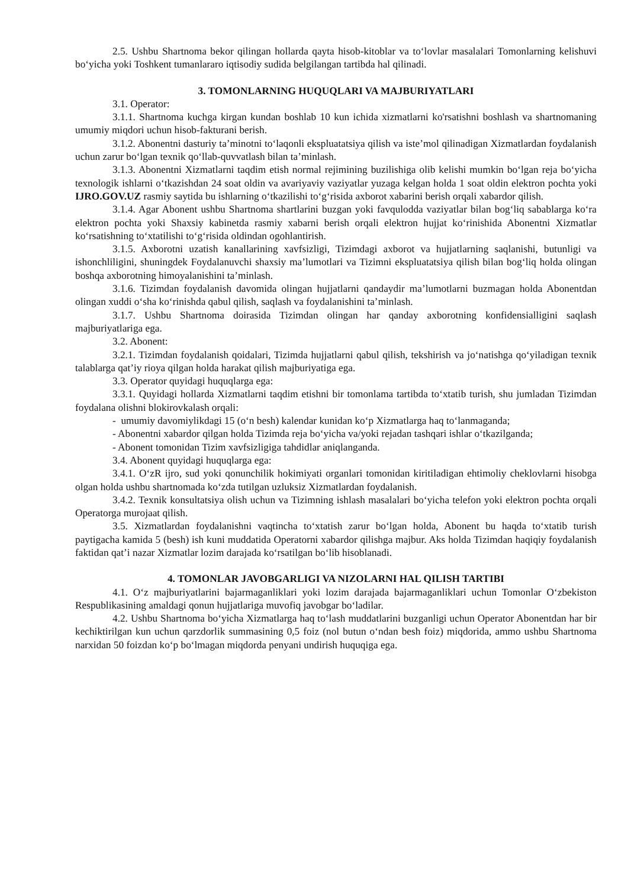2.5. Ushbu Shartnoma bekor qilingan hollarda qayta hisob-kitoblar va to‘lovlar masalalari Tomonlarning kelishuvi bo‘yicha yoki Toshkent tumanlararo iqtisodiy sudida belgilangan tartibda hal qilinadi.
3. TOMONLARNING HUQUQLARI VA MAJBURIYATLARI
3.1. Operator:
3.1.1. Shartnoma kuchga kirgan kundan boshlab 10 kun ichida xizmatlarni ko'rsatishni boshlash va shartnomaning umumiy miqdori uchun hisob-fakturani berish.
3.1.2. Abonentni dasturiy ta’minotni to‘laqonli ekspluatatsiya qilish va iste’mol qilinadigan Xizmatlardan foydalanish uchun zarur bo‘lgan texnik qo‘llab-quvvatlash bilan ta’minlash.
3.1.3. Abonentni Xizmatlarni taqdim etish normal rejimining buzilishiga olib kelishi mumkin bo‘lgan reja bo‘yicha texnologik ishlarni o‘tkazishdan 24 soat oldin va avariyaviy vaziyatlar yuzaga kelgan holda 1 soat oldin elektron pochta yoki IJRO.GOV.UZ rasmiy saytida bu ishlarning o‘tkazilishi to‘g‘risida axborot xabarini berish orqali xabardor qilish.
3.1.4. Agar Abonent ushbu Shartnoma shartlarini buzgan yoki favqulodda vaziyatlar bilan bog‘liq sabablarga ko‘ra elektron pochta yoki Shaxsiy kabinetda rasmiy xabarni berish orqali elektron hujjat ko‘rinishida Abonentni Xizmatlar ko‘rsatishning to‘xtatilishi to‘g‘risida oldindan ogohlantirish.
3.1.5. Axborotni uzatish kanallarining xavfsizligi, Tizimdagi axborot va hujjatlarning saqlanishi, butunligi va ishonchliligini, shuningdek Foydalanuvchi shaxsiy ma’lumotlari va Tizimni ekspluatatsiya qilish bilan bog‘liq holda olingan boshqa axborotning himoyalanishini ta’minlash.
3.1.6. Tizimdan foydalanish davomida olingan hujjatlarni qandaydir ma’lumotlarni buzmagan holda Abonentdan olingan xuddi o‘sha ko‘rinishda qabul qilish, saqlash va foydalanishini ta’minlash.
3.1.7. Ushbu Shartnoma doirasida Tizimdan olingan har qanday axborotning konfidensialligini saqlash majburiyatlariga ega.
3.2. Abonent:
3.2.1. Tizimdan foydalanish qoidalari, Tizimda hujjatlarni qabul qilish, tekshirish va jo‘natishga qo‘yiladigan texnik talablarga qat’iy rioya qilgan holda harakat qilish majburiyatiga ega.
3.3. Operator quyidagi huquqlarga ega:
3.3.1. Quyidagi hollarda Xizmatlarni taqdim etishni bir tomonlama tartibda to‘xtatib turish, shu jumladan Tizimdan foydalana olishni blokirovkalash orqali:
- umumiy davomiylikdagi 15 (o‘n besh) kalendar kunidan ko‘p Xizmatlarga haq to‘lanmaganda;
- Abonentni xabardor qilgan holda Tizimda reja bo‘yicha va/yoki rejadan tashqari ishlar o‘tkazilganda;
- Abonent tomonidan Tizim xavfsizligiga tahdidlar aniqlanganda.
3.4. Abonent quyidagi huquqlarga ega:
3.4.1. O‘zR ijro, sud yoki qonunchilik hokimiyati organlari tomonidan kiritiladigan ehtimoliy cheklovlarni hisobga olgan holda ushbu shartnomada ko‘zda tutilgan uzluksiz Xizmatlardan foydalanish.
3.4.2. Texnik konsultatsiya olish uchun va Tizimning ishlash masalalari bo‘yicha telefon yoki elektron pochta orqali Operatorga murojaat qilish.
3.5. Xizmatlardan foydalanishni vaqtincha to‘xtatish zarur bo‘lgan holda, Abonent bu haqda to‘xtatib turish paytigacha kamida 5 (besh) ish kuni muddatida Operatorni xabardor qilishga majbur. Aks holda Tizimdan haqiqiy foydalanish faktidan qat’i nazar Xizmatlar lozim darajada ko‘rsatilgan bo‘lib hisoblanadi.
4. TOMONLAR JAVOBGARLIGI VA NIZOLARNI HAL QILISH TARTIBI
4.1. O‘z majburiyatlarini bajarmaganliklari yoki lozim darajada bajarmaganliklari uchun Tomonlar O‘zbekiston Respublikasining amaldagi qonun hujjatlariga muvofiq javobgar bo‘ladilar.
4.2. Ushbu Shartnoma bo‘yicha Xizmatlarga haq to‘lash muddatlarini buzganligi uchun Operator Abonentdan har bir kechiktirilgan kun uchun qarzdorlik summasining 0,5 foiz (nol butun o‘ndan besh foiz) miqdorida, ammo ushbu Shartnoma narxidan 50 foizdan ko‘p bo‘lmagan miqdorda penyani undirish huquqiga ega.